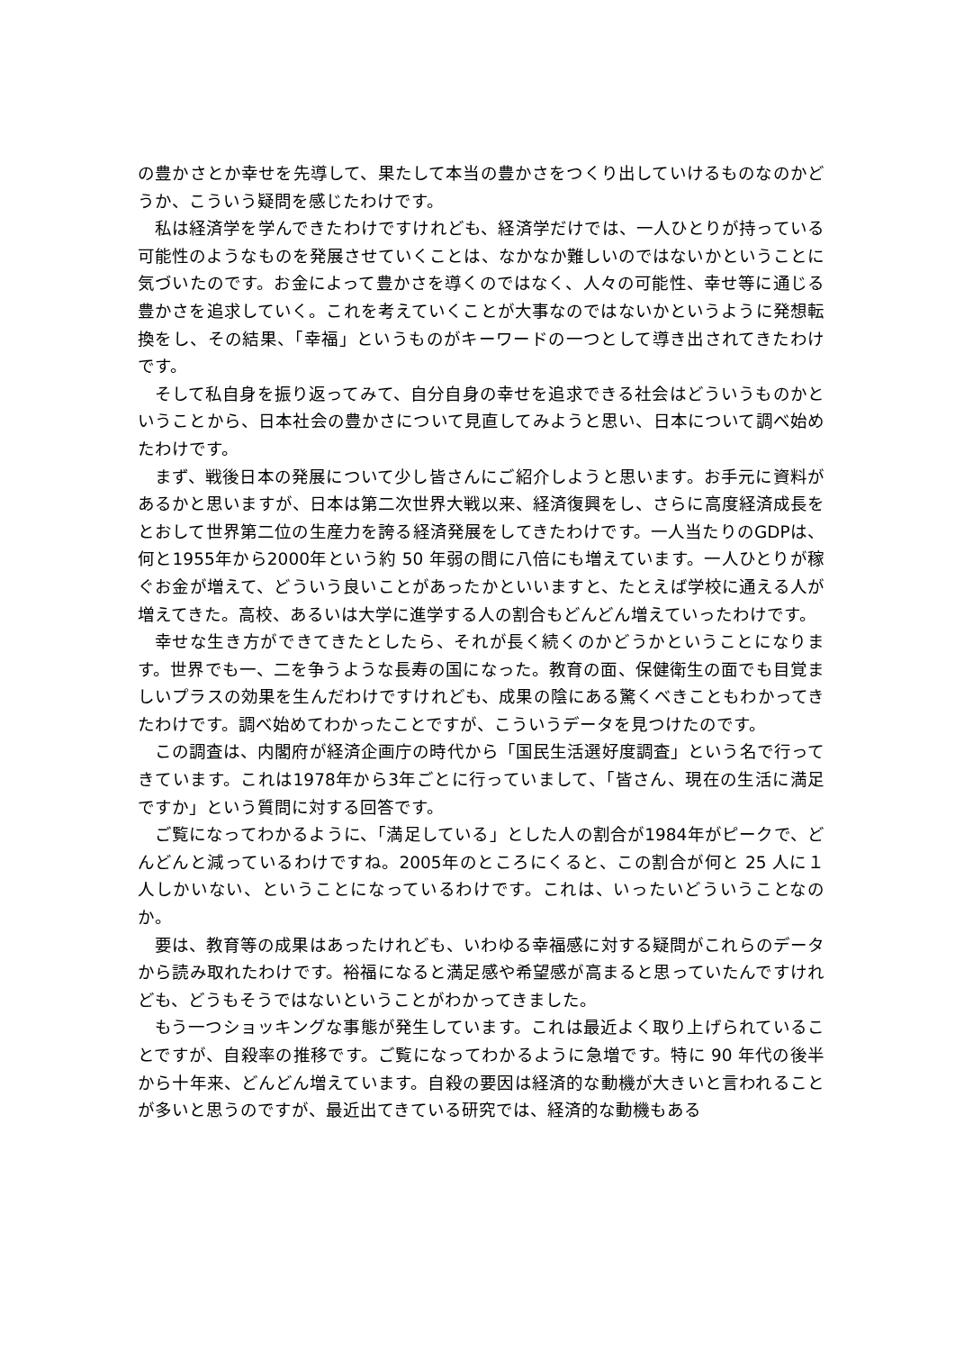の豊かさとか幸せを先導して、果たして本当の豊かさをつくり出していけるものなのかどうか、こういう疑問を感じたわけです。
私は経済学を学んできたわけですけれども、経済学だけでは、一人ひとりが持っている可能性のようなものを発展させていくことは、なかなか難しいのではないかということに気づいたのです。お金によって豊かさを導くのではなく、人々の可能性、幸せ等に通じる豊かさを追求していく。これを考えていくことが大事なのではないかというように発想転換をし、その結果、「幸福」というものがキーワードの一つとして導き出されてきたわけです。
そして私自身を振り返ってみて、自分自身の幸せを追求できる社会はどういうものかということから、日本社会の豊かさについて見直してみようと思い、日本について調べ始めたわけです。
まず、戦後日本の発展について少し皆さんにご紹介しようと思います。お手元に資料があるかと思いますが、日本は第二次世界大戦以来、経済復興をし、さらに高度経済成長をとおして世界第二位の生産力を誇る経済発展をしてきたわけです。一人当たりのGDPは、何と1955年から2000年という約 50 年弱の間に八倍にも増えています。一人ひとりが稼ぐお金が増えて、どういう良いことがあったかといいますと、たとえば学校に通える人が増えてきた。高校、あるいは大学に進学する人の割合もどんどん増えていったわけです。
幸せな生き方ができてきたとしたら、それが長く続くのかどうかということになります。世界でも一、二を争うような長寿の国になった。教育の面、保健衛生の面でも目覚ましいプラスの効果を生んだわけですけれども、成果の陰にある驚くべきこともわかってきたわけです。調べ始めてわかったことですが、こういうデータを見つけたのです。
この調査は、内閣府が経済企画庁の時代から「国民生活選好度調査」という名で行ってきています。これは1978年から3年ごとに行っていまして、「皆さん、現在の生活に満足ですか」という質問に対する回答です。
ご覧になってわかるように、「満足している」とした人の割合が1984年がピークで、どんどんと減っているわけですね。2005年のところにくると、この割合が何と 25 人に１人しかいない、ということになっているわけです。これは、いったいどういうことなのか。
要は、教育等の成果はあったけれども、いわゆる幸福感に対する疑問がこれらのデータから読み取れたわけです。裕福になると満足感や希望感が高まると思っていたんですけれども、どうもそうではないということがわかってきました。
もう一つショッキングな事態が発生しています。これは最近よく取り上げられていることですが、自殺率の推移です。ご覧になってわかるように急増です。特に 90 年代の後半から十年来、どんどん増えています。自殺の要因は経済的な動機が大きいと言われることが多いと思うのですが、最近出てきている研究では、経済的な動機もある